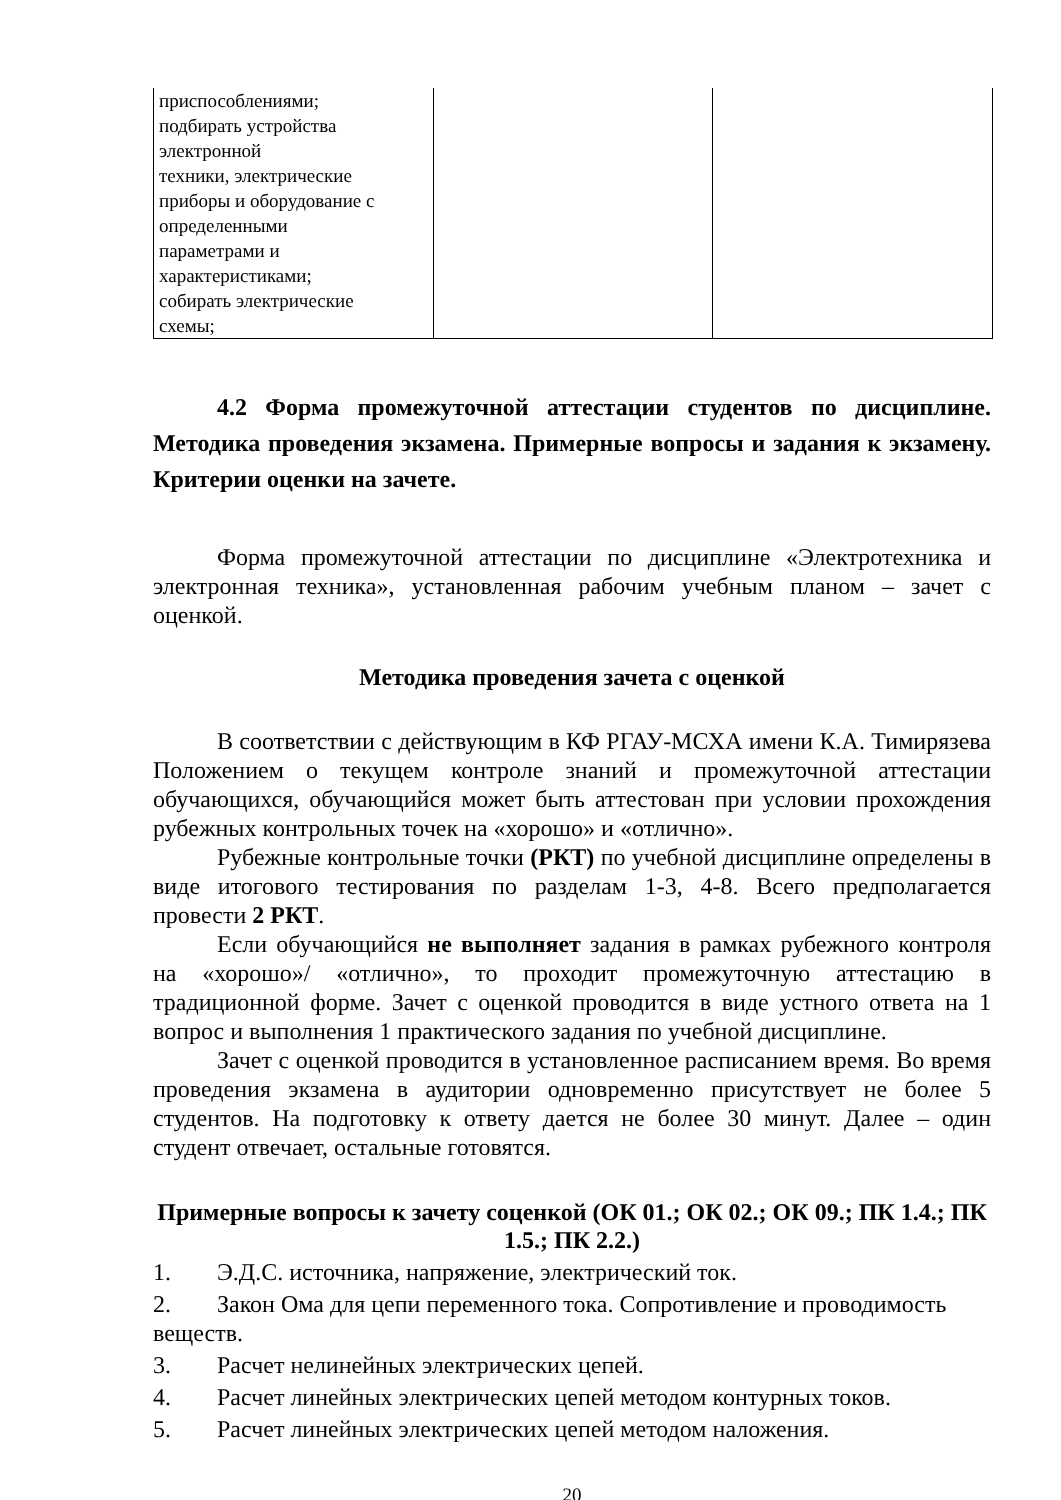| приспособлениями; подбирать устройства электронной техники, электрические приборы и оборудование с определенными параметрами и характеристиками; собирать электрические схемы; | | |
4.2 Форма промежуточной аттестации студентов по дисциплине. Методика проведения экзамена. Примерные вопросы и задания к экзамену. Критерии оценки на зачете.
Форма промежуточной аттестации по дисциплине «Электротехника и электронная техника», установленная рабочим учебным планом – зачет с оценкой.
Методика проведения зачета с оценкой
В соответствии с действующим в КФ РГАУ-МСХА имени К.А. Тимирязева Положением о текущем контроле знаний и промежуточной аттестации обучающихся, обучающийся может быть аттестован при условии прохождения рубежных контрольных точек на «хорошо» и «отлично».
Рубежные контрольные точки (РКТ) по учебной дисциплине определены в виде итогового тестирования по разделам 1-3, 4-8. Всего предполагается провести 2 РКТ.
Если обучающийся не выполняет задания в рамках рубежного контроля на «хорошо»/ «отлично», то проходит промежуточную аттестацию в традиционной форме. Зачет с оценкой проводится в виде устного ответа на 1 вопрос и выполнения 1 практического задания по учебной дисциплине.
Зачет с оценкой проводится в установленное расписанием время. Во время проведения экзамена в аудитории одновременно присутствует не более 5 студентов. На подготовку к ответу дается не более 30 минут. Далее – один студент отвечает, остальные готовятся.
Примерные вопросы к зачету соценкой (ОК 01.; ОК 02.; ОК 09.; ПК 1.4.; ПК 1.5.; ПК 2.2.)
1. Э.Д.С. источника, напряжение, электрический ток.
2. Закон Ома для цепи переменного тока. Сопротивление и проводимость веществ.
3. Расчет нелинейных электрических цепей.
4. Расчет линейных электрических цепей методом контурных токов.
5. Расчет линейных электрических цепей методом наложения.
20